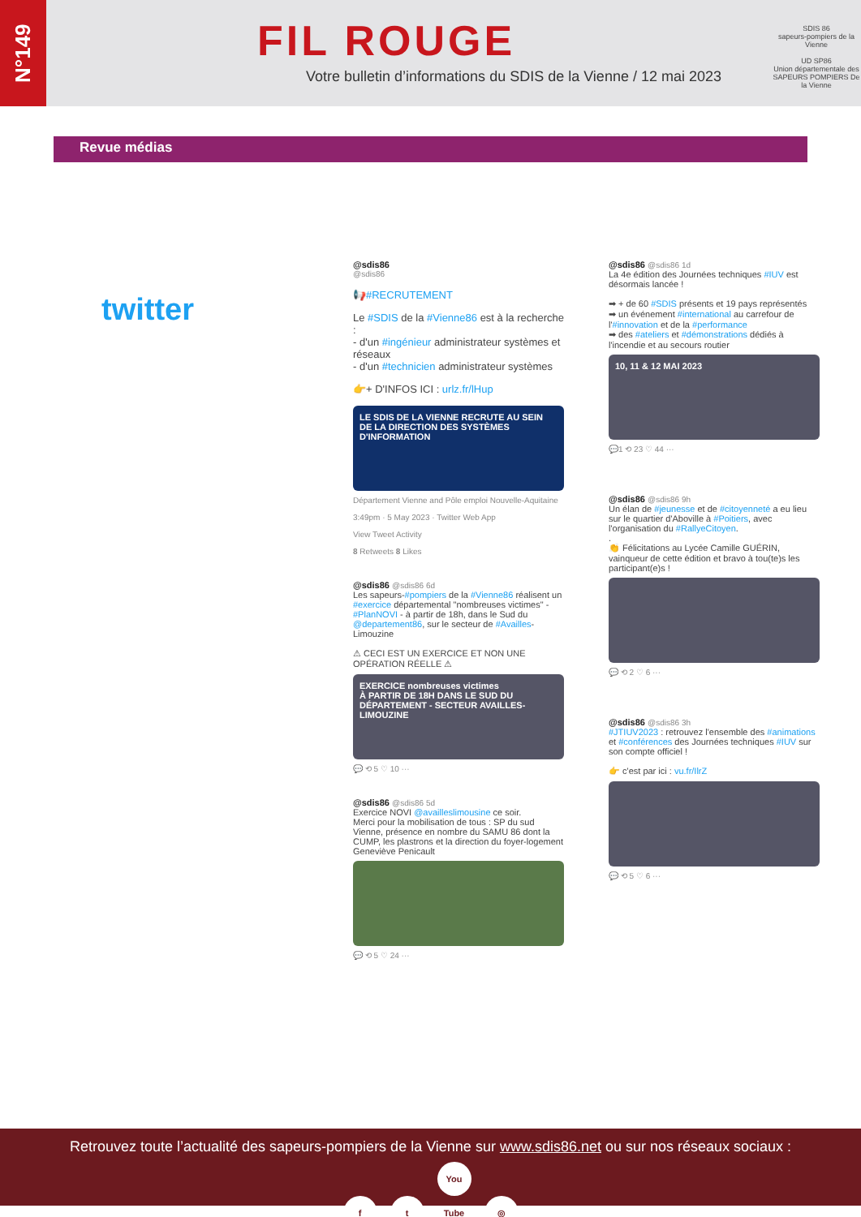N°149
FIL ROUGE
Votre bulletin d’informations du SDIS de la Vienne / 12 mai 2023
SDIS 86
sapeurs-pompiers de la Vienne
UD SP86
Union départementale des SAPEURS POMPIERS De la Vienne
Revue médias
twitter
@sdis86
@sdis86
📢#RECRUTEMENT
Le #SDIS de la #Vienne86 est à la recherche :
- d'un #ingénieur administrateur systèmes et réseaux
- d'un #technicien administrateur systèmes
👉+ D'INFOS ICI : urlz.fr/lHup
LE SDIS DE LA VIENNE RECRUTE AU SEIN DE LA DIRECTION DES SYSTÈMES D'INFORMATION
Département Vienne and Pôle emploi Nouvelle-Aquitaine
3:49pm · 5 May 2023 · Twitter Web App
View Tweet Activity
8 Retweets 8 Likes
@sdis86 @sdis86 6d
Les sapeurs-#pompiers de la #Vienne86 réalisent un #exercice départemental "nombreuses victimes" - #PlanNOVI - à partir de 18h, dans le Sud du @departement86, sur le secteur de #Availles-Limouzine
⚠ CECI EST UN EXERCICE ET NON UNE OPÉRATION RÉELLE ⚠
EXERCICE nombreuses victimes
À PARTIR DE 18H DANS LE SUD DU DÉPARTEMENT - SECTEUR AVAILLES-LIMOUZINE
💬 ⟲ 5 ♡ 10 ···
@sdis86 @sdis86 5d
Exercice NOVI @availleslimousine ce soir.
Merci pour la mobilisation de tous : SP du sud Vienne, présence en nombre du SAMU 86 dont la CUMP, les plastrons et la direction du foyer-logement Geneviève Penicault
💬 ⟲ 5 ♡ 24 ···
@sdis86 @sdis86 1d
La 4e édition des Journées techniques #IUV est désormais lancée !
➡ + de 60 #SDIS présents et 19 pays représentés
➡ un événement #international au carrefour de l'#innovation et de la #performance
➡ des #ateliers et #démonstrations dédiés à l'incendie et au secours routier
10, 11 & 12 MAI 2023
💬1 ⟲ 23 ♡ 44 ···
@sdis86 @sdis86 9h
Un élan de #jeunesse et de #citoyenneté a eu lieu sur le quartier d'Aboville à #Poitiers, avec l'organisation du #RallyeCitoyen.
.
👏 Félicitations au Lycée Camille GUÉRIN, vainqueur de cette édition et bravo à tou(te)s les participant(e)s !
💬 ⟲ 2 ♡ 6 ···
@sdis86 @sdis86 3h
#JTIUV2023 : retrouvez l'ensemble des #animations et #conférences des Journées techniques #IUV sur son compte officiel !
👉 c'est par ici : vu.fr/IlrZ
💬 ⟲ 5 ♡ 6 ···
Retrouvez toute l’actualité des sapeurs-pompiers de la Vienne sur www.sdis86.net ou sur nos réseaux sociaux :
f t You Tube ◎